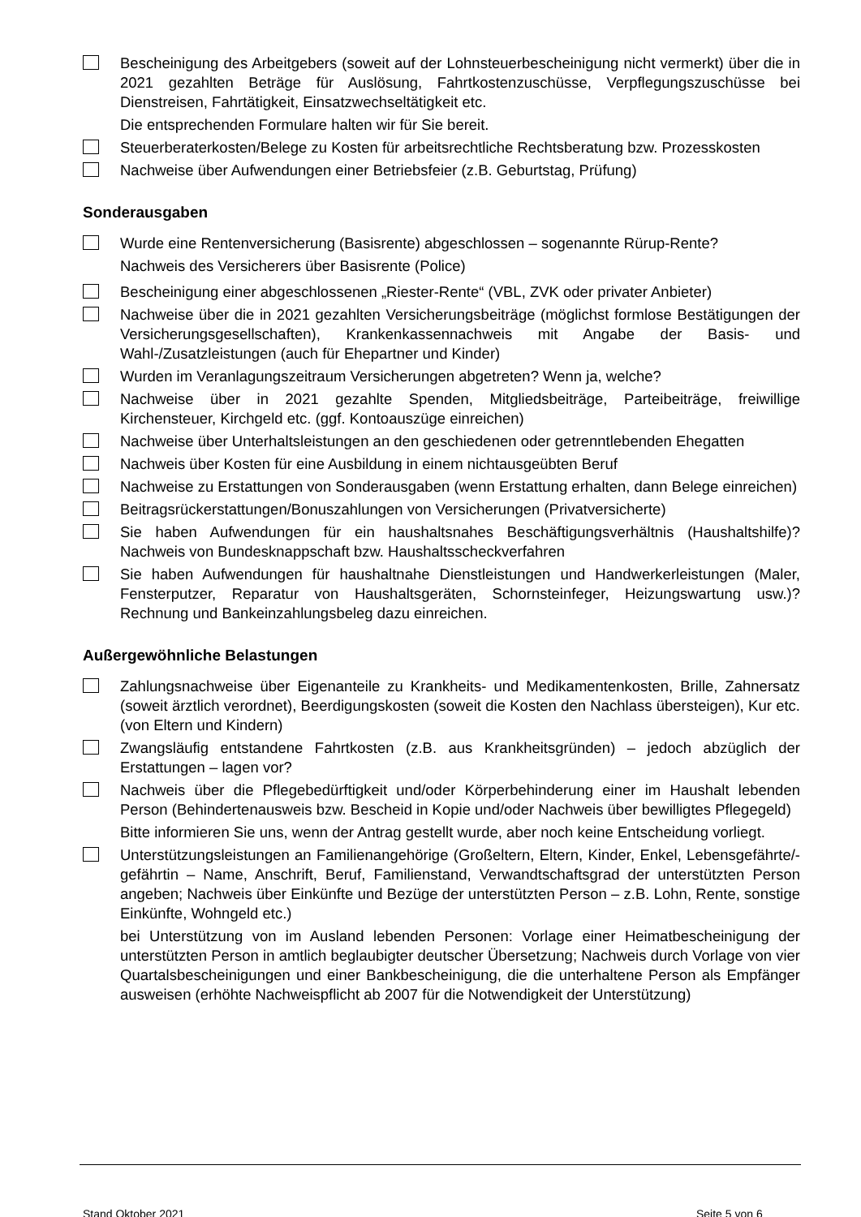Bescheinigung des Arbeitgebers (soweit auf der Lohnsteuerbescheinigung nicht vermerkt) über die in 2021 gezahlten Beträge für Auslösung, Fahrtkostenzuschüsse, Verpflegungszuschüsse bei Dienstreisen, Fahrtätigkeit, Einsatzwechseltätigkeit etc.
Die entsprechenden Formulare halten wir für Sie bereit.
Steuerberaterkosten/Belege zu Kosten für arbeitsrechtliche Rechtsberatung bzw. Prozesskosten
Nachweise über Aufwendungen einer Betriebsfeier (z.B. Geburtstag, Prüfung)
Sonderausgaben
Wurde eine Rentenversicherung (Basisrente) abgeschlossen – sogenannte Rürup-Rente?
Nachweis des Versicherers über Basisrente (Police)
Bescheinigung einer abgeschlossenen „Riester-Rente“ (VBL, ZVK oder privater Anbieter)
Nachweise über die in 2021 gezahlten Versicherungsbeiträge (möglichst formlose Bestätigungen der Versicherungsgesellschaften), Krankenkassennachweis mit Angabe der Basis- und Wahl-/Zusatzleistungen (auch für Ehepartner und Kinder)
Wurden im Veranlagungszeitraum Versicherungen abgetreten? Wenn ja, welche?
Nachweise über in 2021 gezahlte Spenden, Mitgliedsbeiträge, Parteibeiträge, freiwillige Kirchensteuer, Kirchgeld etc. (ggf. Kontoauszüge einreichen)
Nachweise über Unterhaltsleistungen an den geschiedenen oder getrenntlebenden Ehegatten
Nachweis über Kosten für eine Ausbildung in einem nichtausgeübten Beruf
Nachweise zu Erstattungen von Sonderausgaben (wenn Erstattung erhalten, dann Belege einreichen)
Beitragsrückerstattungen/Bonuszahlungen von Versicherungen (Privatversicherte)
Sie haben Aufwendungen für ein haushaltsnahes Beschäftigungsverhältnis (Haushaltshilfe)? Nachweis von Bundesknappschaft bzw. Haushaltsscheckverfahren
Sie haben Aufwendungen für haushaltnahe Dienstleistungen und Handwerkerleistungen (Maler, Fensterputzer, Reparatur von Haushaltsgeräten, Schornsteinfeger, Heizungswartung usw.)? Rechnung und Bankeinzahlungsbeleg dazu einreichen.
Außergewöhnliche Belastungen
Zahlungsnachweise über Eigenanteile zu Krankheits- und Medikamentenkosten, Brille, Zahnersatz (soweit ärztlich verordnet), Beerdigungskosten (soweit die Kosten den Nachlass übersteigen), Kur etc. (von Eltern und Kindern)
Zwangsläufig entstandene Fahrtkosten (z.B. aus Krankheitsgründen) – jedoch abzüglich der Erstattungen – lagen vor?
Nachweis über die Pflegebedürftigkeit und/oder Körperbehinderung einer im Haushalt lebenden Person (Behindertenausweis bzw. Bescheid in Kopie und/oder Nachweis über bewilligtes Pflegegeld)
Bitte informieren Sie uns, wenn der Antrag gestellt wurde, aber noch keine Entscheidung vorliegt.
Unterstützungsleistungen an Familienangehörige (Großeltern, Eltern, Kinder, Enkel, Lebensgefährte/-gefährtin – Name, Anschrift, Beruf, Familienstand, Verwandtschaftsgrad der unterstützten Person angeben; Nachweis über Einkünfte und Bezüge der unterstützten Person – z.B. Lohn, Rente, sonstige Einkünfte, Wohngeld etc.)
bei Unterstützung von im Ausland lebenden Personen: Vorlage einer Heimatbescheinigung der unterstützten Person in amtlich beglaubigter deutscher Übersetzung; Nachweis durch Vorlage von vier Quartalsbescheinigungen und einer Bankbescheinigung, die die unterhaltene Person als Empfänger ausweisen (erhöhte Nachweispflicht ab 2007 für die Notwendigkeit der Unterstützung)
Stand Oktober 2021 Seite 5 von 6